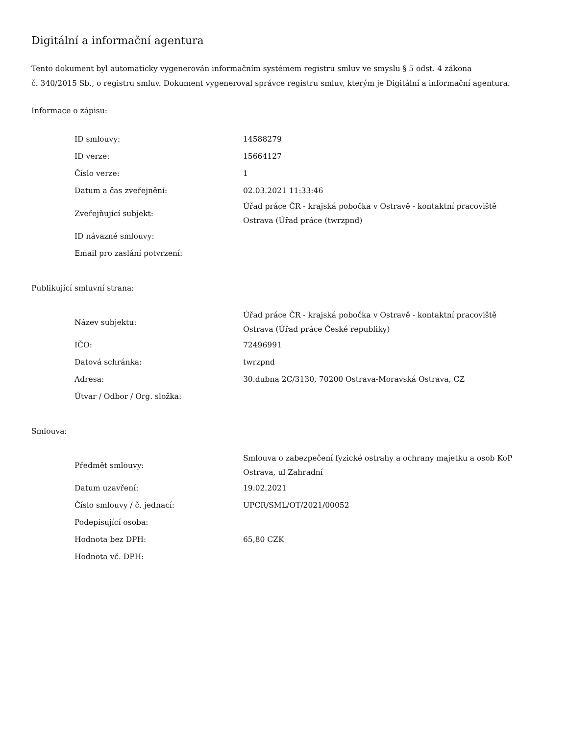Digitální a informační agentura
Tento dokument byl automaticky vygenerován informačním systémem registru smluv ve smyslu § 5 odst. 4 zákona
č. 340/2015 Sb., o registru smluv. Dokument vygeneroval správce registru smluv, kterým je Digitální a informační agentura.
Informace o zápisu:
| ID smlouvy: | 14588279 |
| ID verze: | 15664127 |
| Číslo verze: | 1 |
| Datum a čas zveřejnění: | 02.03.2021 11:33:46 |
| Zveřejňující subjekt: | Úřad práce ČR - krajská pobočka v Ostravě - kontaktní pracoviště Ostrava (Úřad práce (twrzpnd) |
| ID návazné smlouvy: | |
| Email pro zaslání potvrzení: | |
Publikující smluvní strana:
| Název subjektu: | Úřad práce ČR - krajská pobočka v Ostravě - kontaktní pracoviště Ostrava (Úřad práce České republiky) |
| IČO: | 72496991 |
| Datová schránka: | twrzpnd |
| Adresa: | 30.dubna 2C/3130, 70200 Ostrava-Moravská Ostrava, CZ |
| Útvar / Odbor / Org. složka: | |
Smlouva:
| Předmět smlouvy: | Smlouva o zabezpečení fyzické ostrahy a ochrany majetku a osob KoP Ostrava, ul Zahradní |
| Datum uzavření: | 19.02.2021 |
| Číslo smlouvy / č. jednací: | UPCR/SML/OT/2021/00052 |
| Podepisující osoba: | |
| Hodnota bez DPH: | 65,80 CZK |
| Hodnota vč. DPH: | |